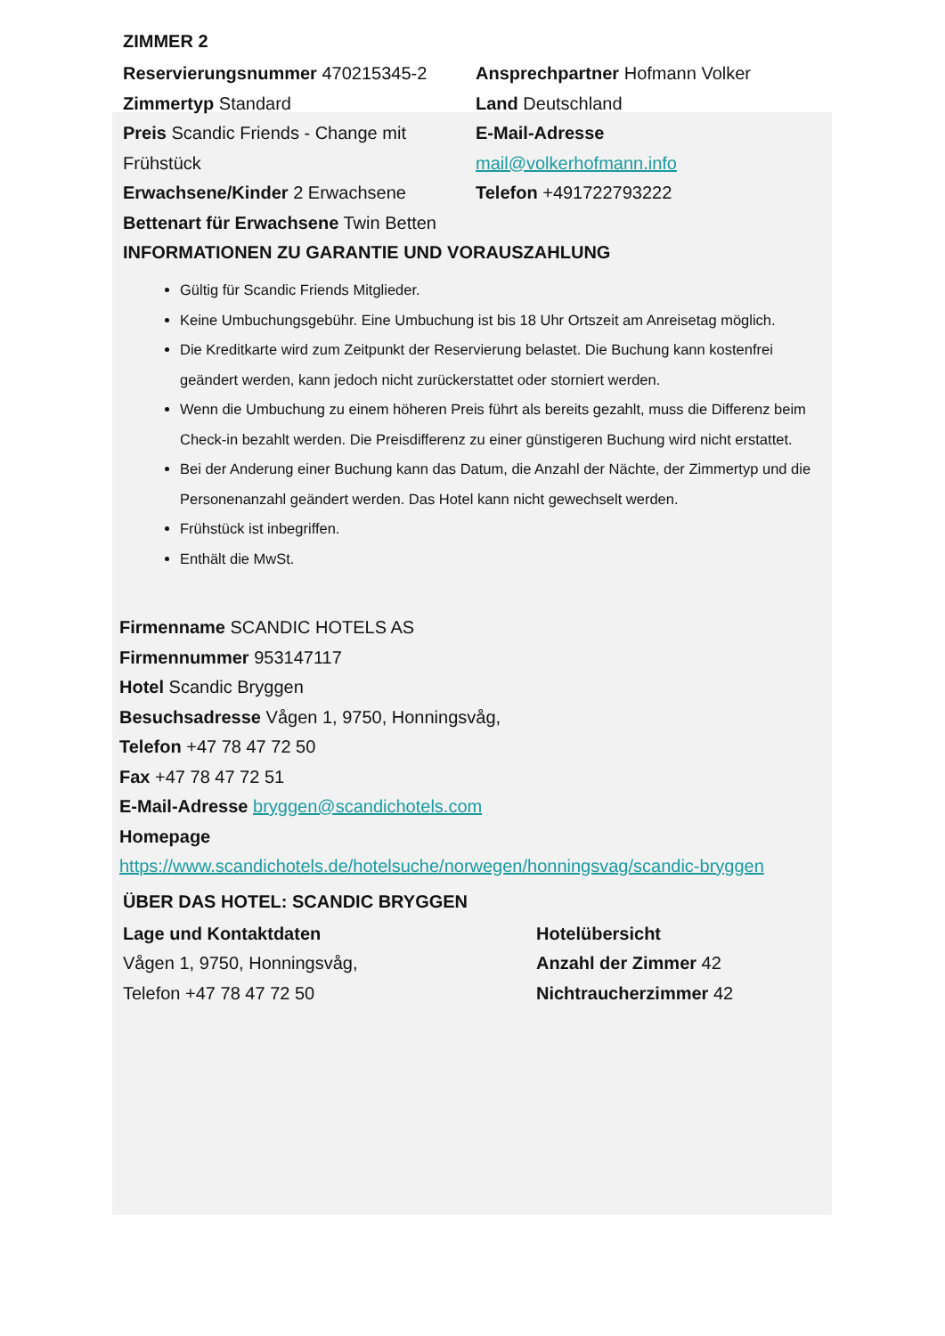ZIMMER 2
Reservierungsnummer 470215345-2
Zimmertyp Standard
Preis Scandic Friends - Change mit Frühstück
Erwachsene/Kinder 2 Erwachsene
Bettenart für Erwachsene Twin Betten
Ansprechpartner Hofmann Volker
Land Deutschland
E-Mail-Adresse
mail@volkerhofmann.info
Telefon +491722793222
INFORMATIONEN ZU GARANTIE UND VORAUSZAHLUNG
Gültig für Scandic Friends Mitglieder.
Keine Umbuchungsgebühr. Eine Umbuchung ist bis 18 Uhr Ortszeit am Anreisetag möglich.
Die Kreditkarte wird zum Zeitpunkt der Reservierung belastet. Die Buchung kann kostenfrei geändert werden, kann jedoch nicht zurückerstattet oder storniert werden.
Wenn die Umbuchung zu einem höheren Preis führt als bereits gezahlt, muss die Differenz beim Check-in bezahlt werden. Die Preisdifferenz zu einer günstigeren Buchung wird nicht erstattet.
Bei der Anderung einer Buchung kann das Datum, die Anzahl der Nächte, der Zimmertyp und die Personenanzahl geändert werden. Das Hotel kann nicht gewechselt werden.
Frühstück ist inbegriffen.
Enthält die MwSt.
Firmenname SCANDIC HOTELS AS
Firmennummer 953147117
Hotel Scandic Bryggen
Besuchsadresse Vågen 1, 9750, Honningsvåg,
Telefon +47 78 47 72 50
Fax +47 78 47 72 51
E-Mail-Adresse bryggen@scandichotels.com
Homepage
https://www.scandichotels.de/hotelsuche/norwegen/honningsvag/scandic-bryggen
ÜBER DAS HOTEL: SCANDIC BRYGGEN
Lage und Kontaktdaten
Vågen 1, 9750, Honningsvåg,
Telefon +47 78 47 72 50
Hotelübersicht
Anzahl der Zimmer 42
Nichtraucherzimmer 42